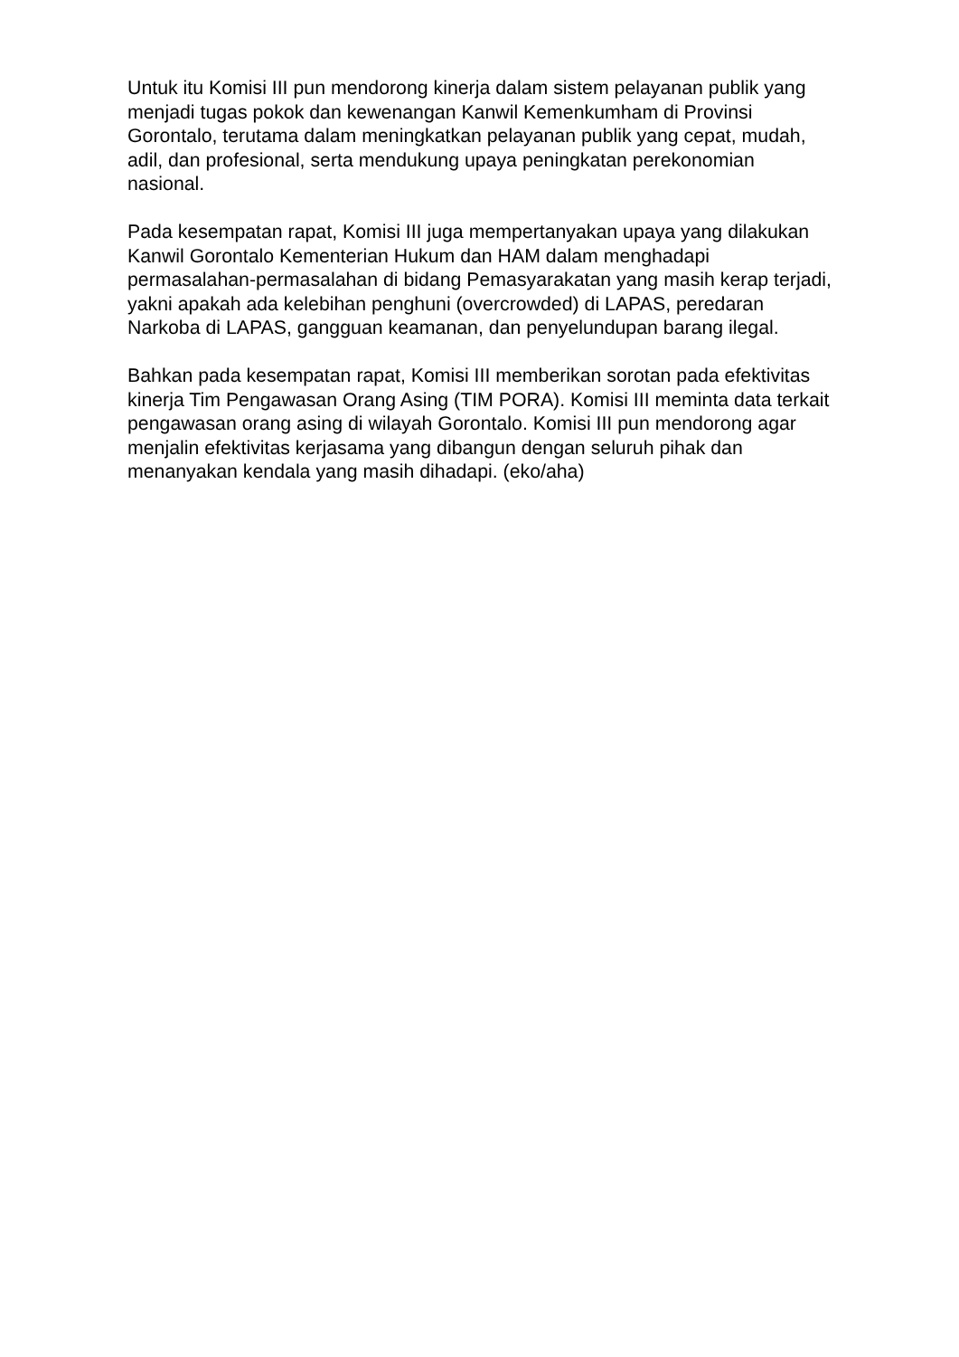Untuk itu Komisi III pun mendorong kinerja dalam sistem pelayanan publik yang menjadi tugas pokok dan kewenangan Kanwil Kemenkumham di Provinsi Gorontalo, terutama dalam meningkatkan pelayanan publik yang cepat, mudah, adil, dan profesional, serta mendukung upaya peningkatan perekonomian nasional.
Pada kesempatan rapat, Komisi III juga mempertanyakan upaya yang dilakukan Kanwil Gorontalo Kementerian Hukum dan HAM dalam menghadapi permasalahan-permasalahan di bidang Pemasyarakatan yang masih kerap terjadi, yakni apakah ada kelebihan penghuni (overcrowded) di LAPAS, peredaran Narkoba di LAPAS, gangguan keamanan, dan penyelundupan barang ilegal.
Bahkan pada kesempatan rapat, Komisi III memberikan sorotan pada efektivitas kinerja Tim Pengawasan Orang Asing (TIM PORA). Komisi III meminta data terkait pengawasan orang asing di wilayah Gorontalo. Komisi III pun mendorong agar menjalin efektivitas kerjasama yang dibangun dengan seluruh pihak dan menanyakan kendala yang masih dihadapi. (eko/aha)